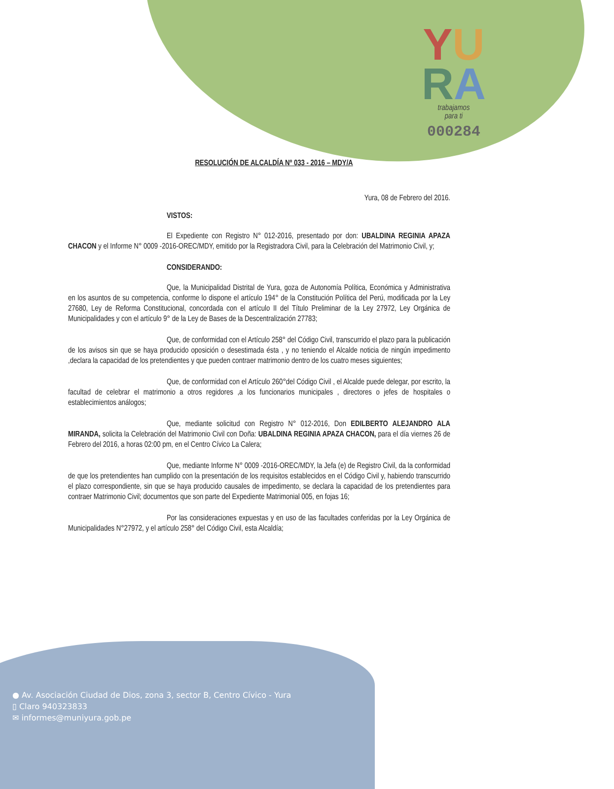YU
RA
trabajamos
para ti
000284
RESOLUCIÓN DE ALCALDÍA Nº 033 - 2016 – MDY/A
Yura, 08 de Febrero del 2016.
VISTOS:
El Expediente con Registro N° 012-2016, presentado por don: UBALDINA REGINIA APAZA CHACON y el Informe N° 0009 -2016-OREC/MDY, emitido por la Registradora Civil, para la Celebración del Matrimonio Civil, y;
CONSIDERANDO:
Que, la Municipalidad Distrital de Yura, goza de Autonomía Política, Económica y Administrativa en los asuntos de su competencia, conforme lo dispone el artículo 194° de la Constitución Política del Perú, modificada por la Ley 27680, Ley de Reforma Constitucional, concordada con el artículo II del Título Preliminar de la Ley 27972, Ley Orgánica de Municipalidades y con el artículo 9° de la Ley de Bases de la Descentralización 27783;
Que, de conformidad con el Artículo 258° del Código Civil, transcurrido el plazo para la publicación de los avisos sin que se haya producido oposición o desestimada ésta , y no teniendo el Alcalde noticia de ningún impedimento ,declara la capacidad de los pretendientes y que pueden contraer matrimonio dentro de los cuatro meses siguientes;
Que, de conformidad con el Artículo 260°del Código Civil , el Alcalde puede delegar, por escrito, la facultad de celebrar el matrimonio a otros regidores ,a los funcionarios municipales , directores o jefes de hospitales o establecimientos análogos;
Que, mediante solicitud con Registro N° 012-2016, Don EDILBERTO ALEJANDRO ALA MIRANDA, solicita la Celebración del Matrimonio Civil con Doña: UBALDINA REGINIA APAZA CHACON, para el día viernes 26 de Febrero del 2016, a horas 02:00 pm, en el Centro Cívico La Calera;
Que, mediante Informe N° 0009 -2016-OREC/MDY, la Jefa (e) de Registro Civil, da la conformidad de que los pretendientes han cumplido con la presentación de los requisitos establecidos en el Código Civil y, habiendo transcurrido el plazo correspondiente, sin que se haya producido causales de impedimento, se declara la capacidad de los pretendientes para contraer Matrimonio Civil; documentos que son parte del Expediente Matrimonial 005, en fojas 16;
Por las consideraciones expuestas y en uso de las facultades conferidas por la Ley Orgánica de Municipalidades N°27972, y el artículo 258° del Código Civil, esta Alcaldía;
● Av. Asociación Ciudad de Dios, zona 3, sector B, Centro Cívico - Yura
▯ Claro 940323833
✉ informes@muniyura.gob.pe